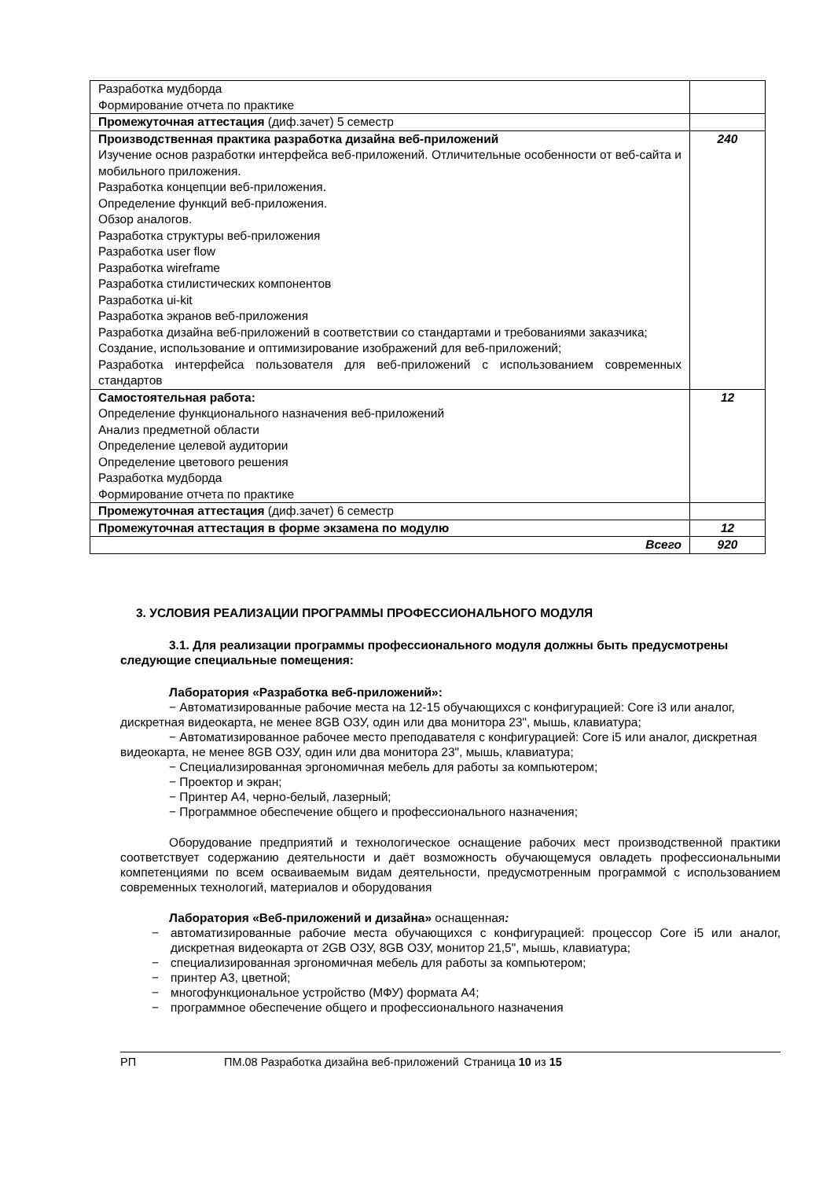| Разработка мудборда Формирование отчета по практике | |
| Промежуточная аттестация (диф.зачет) 5 семестр | |
| Производственная практика разработка дизайна веб-приложений Изучение основ разработки интерфейса веб-приложений. Отличительные особенности от веб-сайта и мобильного приложения. Разработка концепции веб-приложения. Определение функций веб-приложения. Обзор аналогов. Разработка структуры веб-приложения Разработка user flow Разработка wireframe Разработка стилистических компонентов Разработка ui-kit Разработка экранов веб-приложения Разработка дизайна веб-приложений в соответствии со стандартами и требованиями заказчика; Создание, использование и оптимизирование изображений для веб-приложений; Разработка интерфейса пользователя для веб-приложений с использованием современных стандартов | 240 |
| Самостоятельная работа: Определение функционального назначения веб-приложений Анализ предметной области Определение целевой аудитории Определение цветового решения Разработка мудборда Формирование отчета по практике | 12 |
| Промежуточная аттестация (диф.зачет) 6 семестр | |
| Промежуточная аттестация в форме экзамена по модулю | 12 |
| Всего | 920 |
3. УСЛОВИЯ РЕАЛИЗАЦИИ ПРОГРАММЫ ПРОФЕССИОНАЛЬНОГО МОДУЛЯ
3.1. Для реализации программы профессионального модуля должны быть предусмотрены следующие специальные помещения:
Лаборатория «Разработка веб-приложений»:
− Автоматизированные рабочие места на 12-15 обучающихся с конфигурацией: Core i3 или аналог, дискретная видеокарта, не менее 8GB ОЗУ, один или два монитора 23", мышь, клавиатура;
− Автоматизированное рабочее место преподавателя с конфигурацией: Core i5 или аналог, дискретная видеокарта, не менее 8GB ОЗУ, один или два монитора 23", мышь, клавиатура;
− Специализированная эргономичная мебель для работы за компьютером;
− Проектор и экран;
− Принтер А4, черно-белый, лазерный;
− Программное обеспечение общего и профессионального назначения;
Оборудование предприятий и технологическое оснащение рабочих мест производственной практики соответствует содержанию деятельности и даёт возможность обучающемуся овладеть профессиональными компетенциями по всем осваиваемым видам деятельности, предусмотренным программой с использованием современных технологий, материалов и оборудования
Лаборатория «Веб-приложений и дизайна» оснащенная:
− автоматизированные рабочие места обучающихся с конфигурацией: процессор Core i5 или аналог, дискретная видеокарта от 2GB ОЗУ, 8GB ОЗУ, монитор 21,5", мышь, клавиатура;
− специализированная эргономичная мебель для работы за компьютером;
− принтер А3, цветной;
− многофункциональное устройство (МФУ) формата А4;
− программное обеспечение общего и профессионального назначения
РП ПМ.08 Разработка дизайна веб-приложений Страница 10 из 15